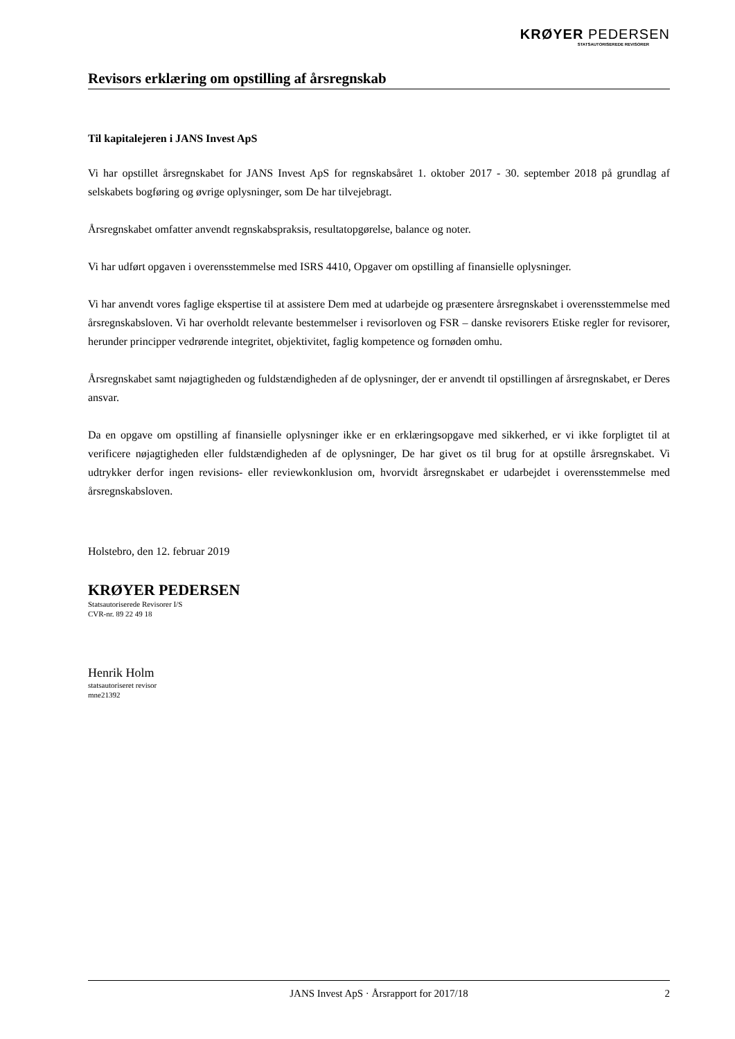KRØYER PEDERSEN
STATSAUTORISEREDE REVISORER
Revisors erklæring om opstilling af årsregnskab
Til kapitalejeren i JANS Invest ApS
Vi har opstillet årsregnskabet for JANS Invest ApS for regnskabsåret 1. oktober 2017 - 30. september 2018 på grundlag af selskabets bogføring og øvrige oplysninger, som De har tilvejebragt.
Årsregnskabet omfatter anvendt regnskabspraksis, resultatopgørelse, balance og noter.
Vi har udført opgaven i overensstemmelse med ISRS 4410, Opgaver om opstilling af finansielle oplysninger.
Vi har anvendt vores faglige ekspertise til at assistere Dem med at udarbejde og præsentere årsregnskabet i overensstemmelse med årsregnskabsloven. Vi har overholdt relevante bestemmelser i revisorloven og FSR – danske revisorers Etiske regler for revisorer, herunder principper vedrørende integritet, objektivitet, faglig kompetence og fornøden omhu.
Årsregnskabet samt nøjagtigheden og fuldstændigheden af de oplysninger, der er anvendt til opstillingen af årsregnskabet, er Deres ansvar.
Da en opgave om opstilling af finansielle oplysninger ikke er en erklæringsopgave med sikkerhed, er vi ikke forpligtet til at verificere nøjagtigheden eller fuldstændigheden af de oplysninger, De har givet os til brug for at opstille årsregnskabet. Vi udtrykker derfor ingen revisions- eller reviewkonklusion om, hvorvidt årsregnskabet er udarbejdet i overensstemmelse med årsregnskabsloven.
Holstebro, den 12. februar 2019
KRØYER PEDERSEN
Statsautoriserede Revisorer I/S
CVR-nr. 89 22 49 18
Henrik Holm
statsautoriseret revisor
mne21392
JANS Invest ApS · Årsrapport for 2017/18 2